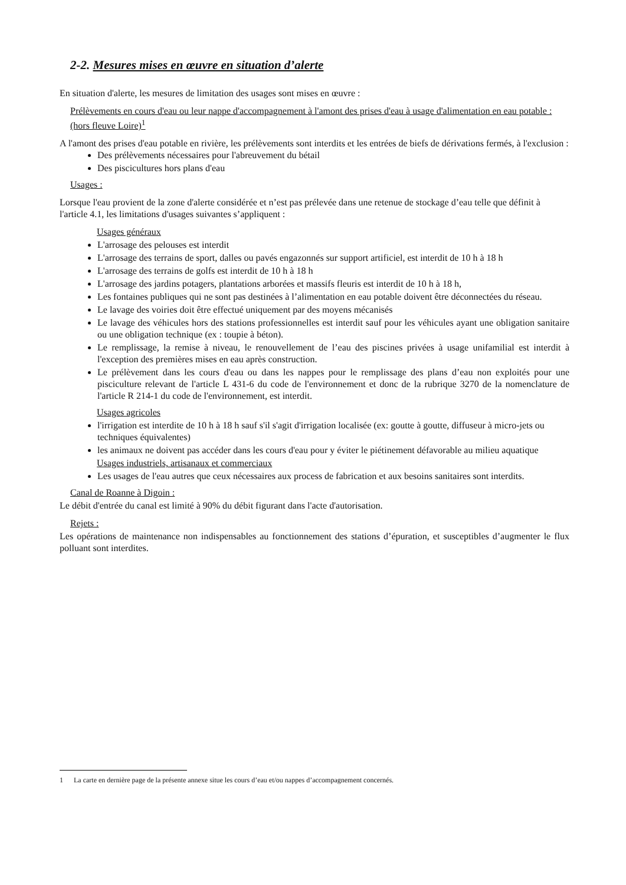2-2. Mesures mises en œuvre en situation d’alerte
En situation d'alerte, les mesures de limitation des usages sont mises en œuvre :
Prélèvements en cours d'eau ou leur nappe d'accompagnement à l'amont des prises d'eau à usage d'alimentation en eau potable : (hors fleuve Loire)<sup>1</sup>
A l'amont des prises d'eau potable en rivière, les prélèvements sont interdits et les entrées de biefs de dérivations fermés, à l'exclusion :
Des prélèvements nécessaires pour l'abreuvement du bétail
Des piscicultures hors plans d'eau
Usages :
Lorsque l'eau provient de la zone d'alerte considérée et n’est pas prélevée dans une retenue de stockage d’eau telle que définit à l'article 4.1, les limitations d'usages suivantes s’appliquent :
Usages généraux
L'arrosage des pelouses est interdit
L'arrosage des terrains de sport, dalles ou pavés engazonnés sur support artificiel, est interdit de 10 h à 18 h
L'arrosage des terrains de golfs est interdit de 10 h à 18 h
L'arrosage des jardins potagers, plantations arborées et massifs fleuris est interdit de 10 h à 18 h,
Les fontaines publiques qui ne sont pas destinées à l’alimentation en eau potable doivent être déconnectées du réseau.
Le lavage des voiries doit être effectué uniquement par des moyens mécanisés
Le lavage des véhicules hors des stations professionnelles est interdit sauf pour les véhicules ayant une obligation sanitaire ou une obligation technique (ex : toupie à béton).
Le remplissage, la remise à niveau, le renouvellement de l’eau des piscines privées à usage unifamilial est interdit à l'exception des premières mises en eau après construction.
Le prélèvement dans les cours d'eau ou dans les nappes pour le remplissage des plans d’eau non exploités pour une pisciculture relevant de l'article L 431-6 du code de l'environnement et donc de la rubrique 3270 de la nomenclature de l'article R 214-1 du code de l'environnement, est interdit.
Usages agricoles
l'irrigation est interdite de 10 h à 18 h sauf s'il s'agit d'irrigation localisée (ex: goutte à goutte, diffuseur à micro-jets ou techniques équivalentes)
les animaux ne doivent pas accéder dans les cours d'eau pour y éviter le piétinement défavorable au milieu aquatique
Usages industriels, artisanaux et commerciaux
Les usages de l'eau autres que ceux nécessaires aux process de fabrication et aux besoins sanitaires sont interdits.
Canal de Roanne à Digoin :
Le débit d'entrée du canal est limité à 90% du débit figurant dans l'acte d'autorisation.
Rejets :
Les opérations de maintenance non indispensables au fonctionnement des stations d’épuration, et susceptibles d’augmenter le flux polluant sont interdites.
1 La carte en dernière page de la présente annexe situe les cours d’eau et/ou nappes d’accompagnement concernés.